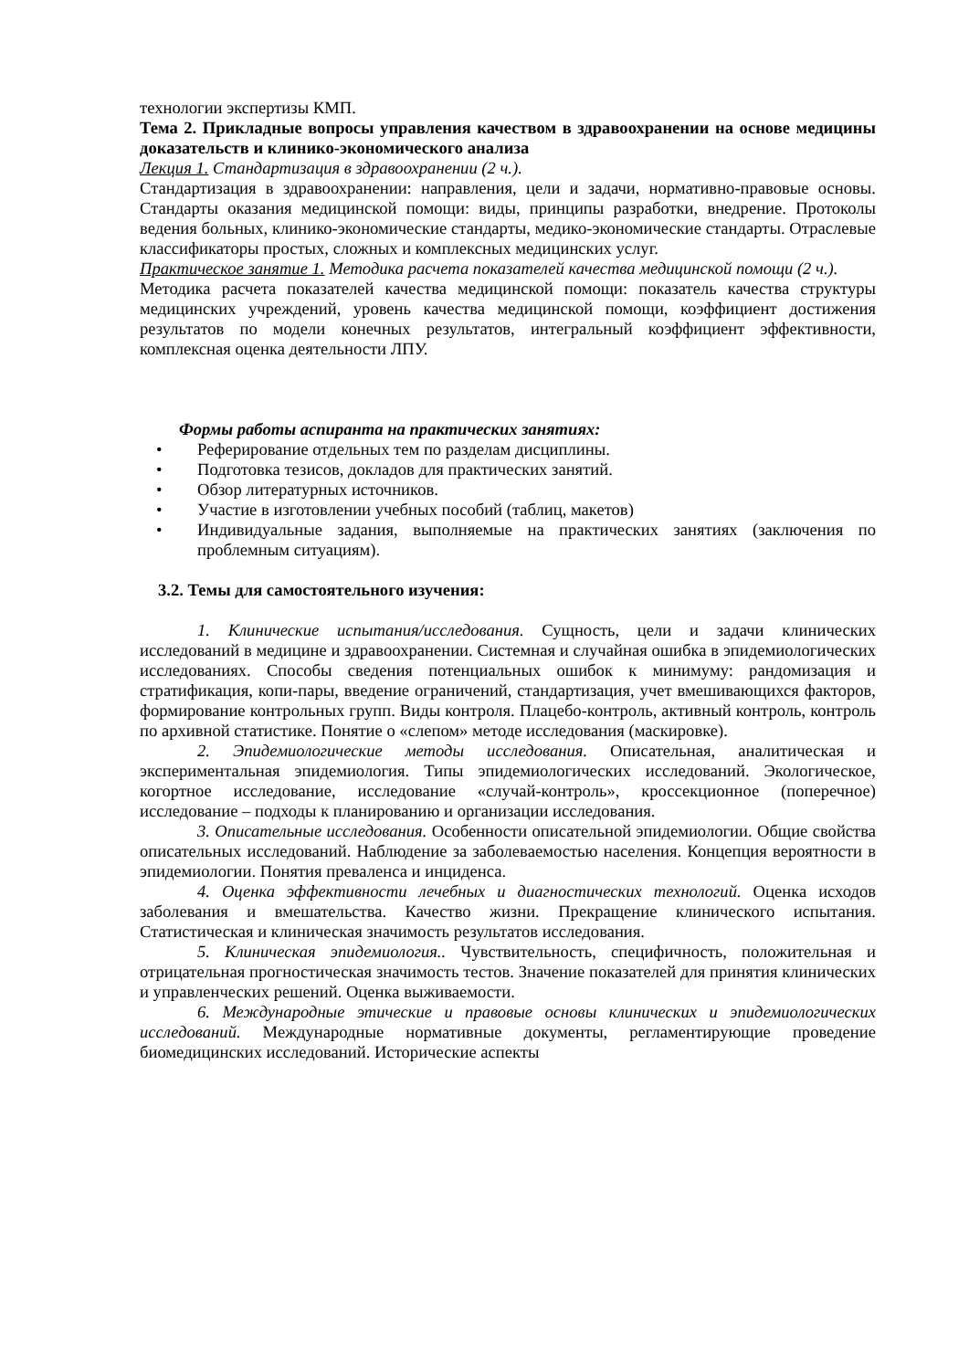технологии экспертизы КМП.
Тема 2. Прикладные вопросы управления качеством в здравоохранении на основе медицины доказательств и клинико-экономического анализа
Лекция 1. Стандартизация в здравоохранении (2 ч.).
Стандартизация в здравоохранении: направления, цели и задачи, нормативно-правовые основы. Стандарты оказания медицинской помощи: виды, принципы разработки, внедрение. Протоколы ведения больных, клинико-экономические стандарты, медико-экономические стандарты. Отраслевые классификаторы простых, сложных и комплексных медицинских услуг.
Практическое занятие 1. Методика расчета показателей качества медицинской помощи (2 ч.).
Методика расчета показателей качества медицинской помощи: показатель качества структуры медицинских учреждений, уровень качества медицинской помощи, коэффициент достижения результатов по модели конечных результатов, интегральный коэффициент эффективности, комплексная оценка деятельности ЛПУ.
Формы работы аспиранта на практических занятиях:
• Реферирование отдельных тем по разделам дисциплины.
• Подготовка тезисов, докладов для практических занятий.
• Обзор литературных источников.
• Участие в изготовлении учебных пособий (таблиц, макетов)
• Индивидуальные задания, выполняемые на практических занятиях (заключения по проблемным ситуациям).
3.2. Темы для самостоятельного изучения:
1. Клинические испытания/исследования. Сущность, цели и задачи клинических исследований в медицине и здравоохранении. Системная и случайная ошибка в эпидемиологических исследованиях. Способы сведения потенциальных ошибок к минимуму: рандомизация и стратификация, копи-пары, введение ограничений, стандартизация, учет вмешивающихся факторов, формирование контрольных групп. Виды контроля. Плацебо-контроль, активный контроль, контроль по архивной статистике. Понятие о «слепом» методе исследования (маскировке).
2. Эпидемиологические методы исследования. Описательная, аналитическая и экспериментальная эпидемиология. Типы эпидемиологических исследований. Экологическое, когортное исследование, исследование «случай-контроль», кроссекционное (поперечное) исследование – подходы к планированию и организации исследования.
3. Описательные исследования. Особенности описательной эпидемиологии. Общие свойства описательных исследований. Наблюдение за заболеваемостью населения. Концепция вероятности в эпидемиологии. Понятия преваленса и инциденса.
4. Оценка эффективности лечебных и диагностических технологий. Оценка исходов заболевания и вмешательства. Качество жизни. Прекращение клинического испытания. Статистическая и клиническая значимость результатов исследования.
5. Клиническая эпидемиология.. Чувствительность, специфичность, положительная и отрицательная прогностическая значимость тестов. Значение показателей для принятия клинических и управленческих решений. Оценка выживаемости.
6. Международные этические и правовые основы клинических и эпидемиологических исследований. Международные нормативные документы, регламентирующие проведение биомедицинских исследований. Исторические аспекты